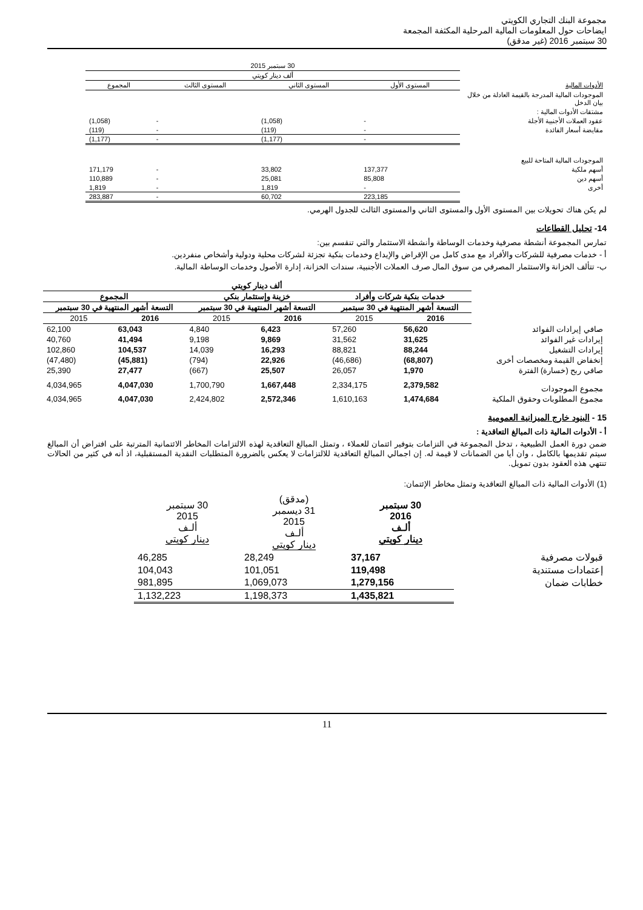مجموعة البنك التجاري الكويتي
ايضاحات حول المعلومات المالية المرحلية المكثفة المجمعة
30 سبتمبر 2016 (غير مدقق)
| | 30 سبتمبر 2015 | | | |
| --- | --- | --- | --- | --- |
| | ألف دينار كويتي | | | |
| الأدوات المالية | المستوى الأول | المستوى الثاني | المستوى الثالث | المجموع |
| الموجودات المالية المدرجة بالقيمة العادلة من خلال بيان الدخل | | | | |
| مشتقات الأدوات المالية : | | | | |
| عقود العملات الأجنبية الأجلة | - | (1,058) | - | (1,058) |
| مقايضة أسعار الفائدة | - | (119) | - | (119) |
| | - | (1,177) | - | (1,177) |
| الموجودات المالية المتاحة للبيع | | | | |
| أسهم ملكية | 137,377 | 33,802 | - | 171,179 |
| أسهم دين | 85,808 | 25,081 | - | 110,889 |
| أخرى | - | 1,819 | - | 1,819 |
| | 223,185 | 60,702 | - | 283,887 |
لم يكن هناك تحويلات بين المستوى الأول والمستوى الثاني والمستوى الثالث للجدول الهرمي.
14- تحليل القطاعات
تمارس المجموعة أنشطة مصرفية وخدمات الوساطة وأنشطة الاستثمار والتي تنقسم بين:
أ - خدمات مصرفية للشركات والأفراد مع مدى كامل من الإقراض والإيداع وخدمات بنكية تجزئة لشركات محلية ودولية وأشخاص منفردين.
ب- تتألف الخزانة والاستثمار المصرفي من سوق المال صرف العملات الأجنبية، سندات الخزانة، إدارة الأصول وخدمات الوساطة المالية.
| | ألف دينار كويتي | | | | | |
| --- | --- | --- | --- | --- | --- | --- |
| | خدمات بنكية شركات وأفراد | | خزينة وإستثمار بنكي | | المجموع | |
| | التسعة أشهر المنتهية في 30 سبتمبر | | التسعة أشهر المنتهية في 30 سبتمبر | | التسعة أشهر المنتهية في 30 سبتمبر | |
| | 2016 | 2015 | 2016 | 2015 | 2016 | 2015 |
| صافي إيرادات الفوائد | 56,620 | 57,260 | 6,423 | 4,840 | 63,043 | 62,100 |
| إيرادات غير الفوائد | 31,625 | 31,562 | 9,869 | 9,198 | 41,494 | 40,760 |
| إيرادات التشغيل | 88,244 | 88,821 | 16,293 | 14,039 | 104,537 | 102,860 |
| إنخفاض القيمة ومخصصات أخرى | (68,807) | (46,686) | 22,926 | (794) | (45,881) | (47,480) |
| صافي ربح (خسارة) الفترة | 1,970 | 26,057 | 25,507 | (667) | 27,477 | 25,390 |
| مجموع الموجودات | 2,379,582 | 2,334,175 | 1,667,448 | 1,700,790 | 4,047,030 | 4,034,965 |
| مجموع المطلوبات وحقوق الملكية | 1,474,684 | 1,610,163 | 2,572,346 | 2,424,802 | 4,047,030 | 4,034,965 |
15 - البنود خارج الميزانية العمومية
أ - الأدوات المالية ذات المبالغ التعاقدية :
ضمن دورة العمل الطبيعية ، تدخل المجموعة في التزامات بتوفير ائتمان للعملاء ، وتمثل المبالغ التعاقدية لهذه الالتزامات المخاطر الائتمانية المترتبة على افتراض أن المبالغ سيتم تقديمها بالكامل ، وان أيا من الضمانات لا قيمة له. إن اجمالي المبالغ التعاقدية للالتزامات لا يعكس بالضرورة المتطلبات النقدية المستقبلية، اذ أنه في كثير من الحالات تنتهي هذه العقود بدون تمويل.
(1) الأدوات المالية ذات المبالغ التعاقدية وتمثل مخاطر الإئتمان:
| | 30 سبتمبر 2016 ألـف دينار كويتي | (مدقق) 31 ديسمبر 2015 ألـف دينار كويتي | 30 سبتمبر 2015 ألـف دينار كويتي |
| --- | --- | --- | --- |
| قبولات مصرفية | 37,167 | 28,249 | 46,285 |
| إعتمادات مستندية | 119,498 | 101,051 | 104,043 |
| خطابات ضمان | 1,279,156 | 1,069,073 | 981,895 |
| | 1,435,821 | 1,198,373 | 1,132,223 |
11